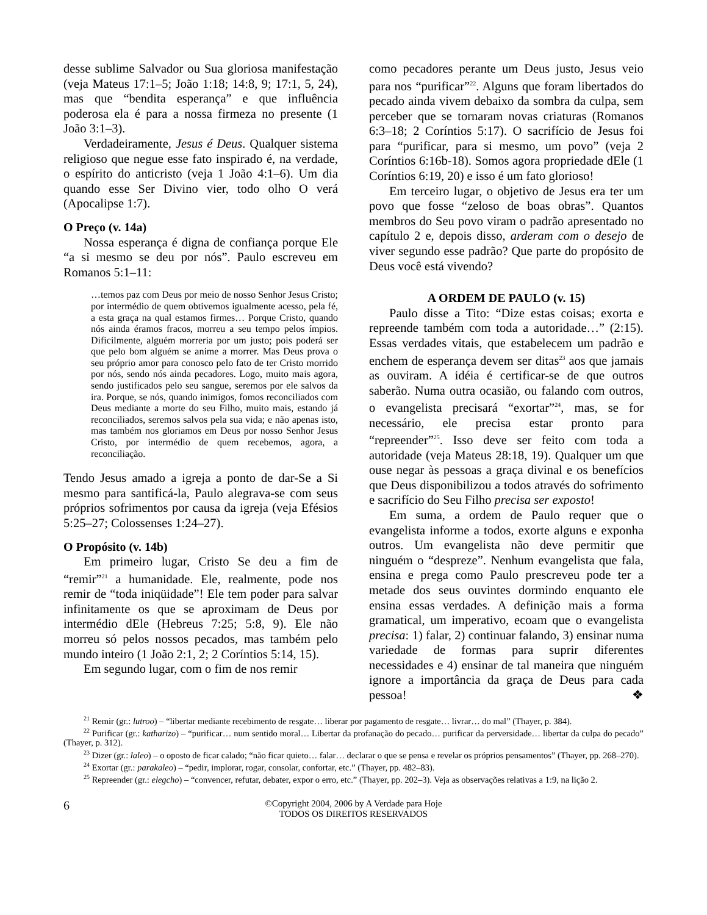desse sublime Salvador ou Sua gloriosa manifestação (veja Mateus 17:1–5; João 1:18; 14:8, 9; 17:1, 5, 24), mas que “bendita esperança” e que influência poderosa ela é para a nossa firmeza no presente (1 João 3:1–3).
Verdadeiramente, Jesus é Deus. Qualquer sistema religioso que negue esse fato inspirado é, na verdade, o espírito do anticristo (veja 1 João 4:1–6). Um dia quando esse Ser Divino vier, todo olho O verá (Apocalipse 1:7).
O Preço (v. 14a)
Nossa esperança é digna de confiança porque Ele “a si mesmo se deu por nós”. Paulo escreveu em Romanos 5:1–11:
…temos paz com Deus por meio de nosso Senhor Jesus Cristo; por intermédio de quem obtivemos igualmente acesso, pela fé, a esta graça na qual estamos firmes… Porque Cristo, quando nós ainda éramos fracos, morreu a seu tempo pelos ímpios. Dificilmente, alguém morreria por um justo; pois poderá ser que pelo bom alguém se anime a morrer. Mas Deus prova o seu próprio amor para conosco pelo fato de ter Cristo morrido por nós, sendo nós ainda pecadores. Logo, muito mais agora, sendo justificados pelo seu sangue, seremos por ele salvos da ira. Porque, se nós, quando inimigos, fomos reconciliados com Deus mediante a morte do seu Filho, muito mais, estando já reconciliados, seremos salvos pela sua vida; e não apenas isto, mas também nos gloriamos em Deus por nosso Senhor Jesus Cristo, por intermédio de quem recebemos, agora, a reconciliação.
Tendo Jesus amado a igreja a ponto de dar-Se a Si mesmo para santificá-la, Paulo alegrava-se com seus próprios sofrimentos por causa da igreja (veja Efésios 5:25–27; Colossenses 1:24–27).
O Propósito (v. 14b)
Em primeiro lugar, Cristo Se deu a fim de “remir”<sup>21</sup> a humanidade. Ele, realmente, pode nos remir de “toda iniqüidade”! Ele tem poder para salvar infinitamente os que se aproximam de Deus por intermédio dEle (Hebreus 7:25; 5:8, 9). Ele não morreu só pelos nossos pecados, mas também pelo mundo inteiro (1 João 2:1, 2; 2 Coríntios 5:14, 15).
Em segundo lugar, com o fim de nos remir
como pecadores perante um Deus justo, Jesus veio para nos “purificar”<sup>22</sup>. Alguns que foram libertados do pecado ainda vivem debaixo da sombra da culpa, sem perceber que se tornaram novas criaturas (Romanos 6:3–18; 2 Coríntios 5:17). O sacrifício de Jesus foi para “purificar, para si mesmo, um povo” (veja 2 Coríntios 6:16b-18). Somos agora propriedade dEle (1 Coríntios 6:19, 20) e isso é um fato glorioso!
Em terceiro lugar, o objetivo de Jesus era ter um povo que fosse “zeloso de boas obras”. Quantos membros do Seu povo viram o padrão apresentado no capítulo 2 e, depois disso, arderam com o desejo de viver segundo esse padrão? Que parte do propósito de Deus você está vivendo?
A ORDEM DE PAULO (v. 15)
Paulo disse a Tito: “Dize estas coisas; exorta e repreende também com toda a autoridade…” (2:15). Essas verdades vitais, que estabelecem um padrão e enchem de esperança devem ser ditas<sup>23</sup> aos que jamais as ouviram. A idéia é certificar-se de que outros saberão. Numa outra ocasião, ou falando com outros, o evangelista precisará “exortar”<sup>24</sup>, mas, se for necessário, ele precisa estar pronto para “repreender”<sup>25</sup>. Isso deve ser feito com toda a autoridade (veja Mateus 28:18, 19). Qualquer um que ouse negar às pessoas a graça divinal e os benefícios que Deus disponibilizou a todos através do sofrimento e sacrifício do Seu Filho precisa ser exposto!
Em suma, a ordem de Paulo requer que o evangelista informe a todos, exorte alguns e exponha outros. Um evangelista não deve permitir que ninguém o “despreze”. Nenhum evangelista que fala, ensina e prega como Paulo prescreveu pode ter a metade dos seus ouvintes dormindo enquanto ele ensina essas verdades. A definição mais a forma gramatical, um imperativo, ecoam que o evangelista precisa: 1) falar, 2) continuar falando, 3) ensinar numa variedade de formas para suprir diferentes necessidades e 4) ensinar de tal maneira que ninguém ignore a importância da graça de Deus para cada pessoa! ❖
<sup>21</sup> Remir (gr.: lutroo) – “libertar mediante recebimento de resgate… liberar por pagamento de resgate… livrar… do mal” (Thayer, p. 384).
<sup>22</sup> Purificar (gr.: katharizo) – “purificar… num sentido moral… Libertar da profanação do pecado… purificar da perversidade… libertar da culpa do pecado” (Thayer, p. 312).
<sup>23</sup> Dizer (gr.: laleo) – o oposto de ficar calado; “não ficar quieto… falar… declarar o que se pensa e revelar os próprios pensamentos” (Thayer, pp. 268–270).
<sup>24</sup> Exortar (gr.: parakaleo) – “pedir, implorar, rogar, consolar, confortar, etc.” (Thayer, pp. 482–83).
<sup>25</sup> Repreender (gr.: elegcho) – “convencer, refutar, debater, expor o erro, etc.” (Thayer, pp. 202–3). Veja as observações relativas a 1:9, na lição 2.
6
©Copyright 2004, 2006 by A Verdade para Hoje
TODOS OS DIREITOS RESERVADOS